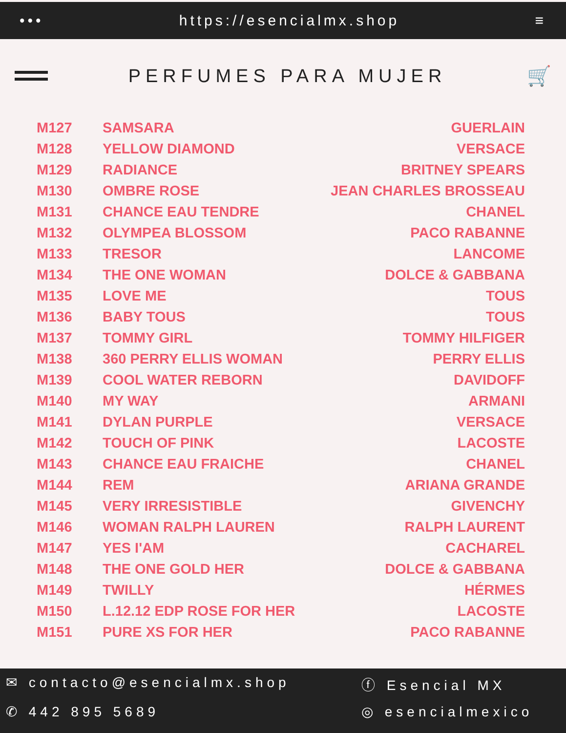••• https://esencialmx.shop ≡
PERFUMES PARA MUJER 🛒
| M127 | SAMSARA | GUERLAIN |
| M128 | YELLOW DIAMOND | VERSACE |
| M129 | RADIANCE | BRITNEY SPEARS |
| M130 | OMBRE ROSE | JEAN CHARLES BROSSEAU |
| M131 | CHANCE EAU TENDRE | CHANEL |
| M132 | OLYMPEA BLOSSOM | PACO RABANNE |
| M133 | TRESOR | LANCOME |
| M134 | THE ONE WOMAN | DOLCE & GABBANA |
| M135 | LOVE ME | TOUS |
| M136 | BABY TOUS | TOUS |
| M137 | TOMMY GIRL | TOMMY HILFIGER |
| M138 | 360 PERRY ELLIS WOMAN | PERRY ELLIS |
| M139 | COOL WATER REBORN | DAVIDOFF |
| M140 | MY WAY | ARMANI |
| M141 | DYLAN PURPLE | VERSACE |
| M142 | TOUCH OF PINK | LACOSTE |
| M143 | CHANCE EAU FRAICHE | CHANEL |
| M144 | REM | ARIANA GRANDE |
| M145 | VERY IRRESISTIBLE | GIVENCHY |
| M146 | WOMAN RALPH LAUREN | RALPH LAURENT |
| M147 | YES I'AM | CACHAREL |
| M148 | THE ONE GOLD HER | DOLCE & GABBANA |
| M149 | TWILLY | HÉRMES |
| M150 | L.12.12 EDP ROSE FOR HER | LACOSTE |
| M151 | PURE XS FOR HER | PACO RABANNE |
✉ contacto@esencialmx.shop ⓕ Esencial MX
✆ 442 895 5689 ◎ esencialmexico